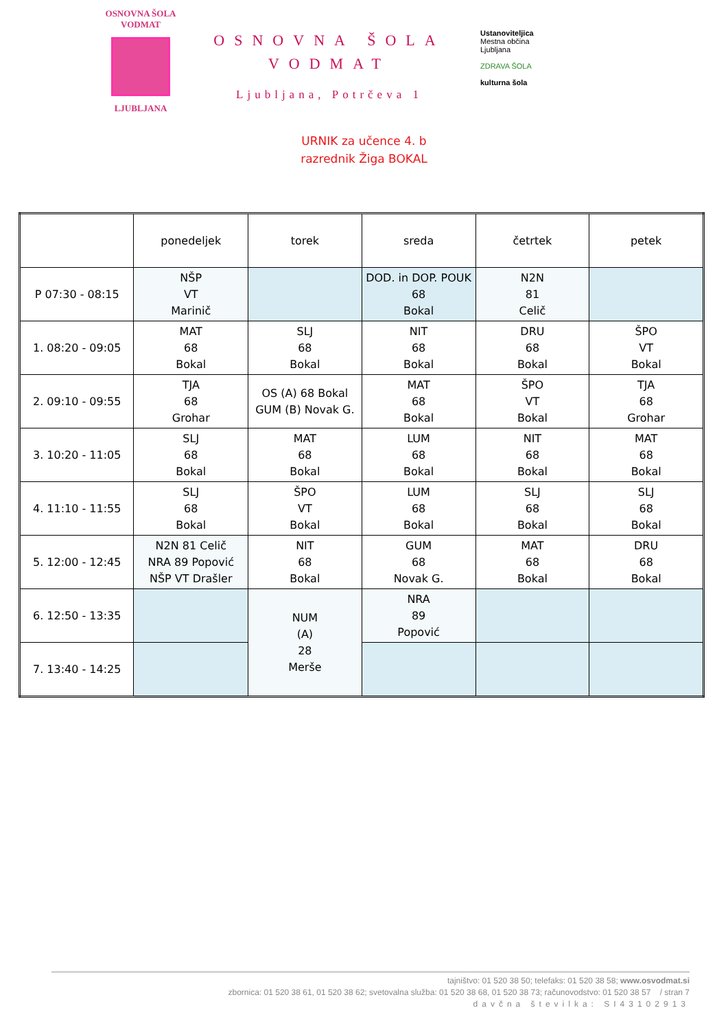OSNOVNA ŠOLA VODMAT
LJUBLJANA
OSNOVNA ŠOLA VODMAT
Ljubljana, Potrčeva 1
Ustanoviteljica
Mestna občina
Ljubljana
ZDRAVA ŠOLA
kulturna šola
URNIK za učence 4. b
razrednik Žiga BOKAL
| | ponedeljek | torek | sreda | četrtek | petek |
| --- | --- | --- | --- | --- | --- |
| P 07:30 - 08:15 | NŠP VT Marinič | | DOD. in DOP. POUK 68 Bokal | N2N 81 Celič | |
| 1. 08:20 - 09:05 | MAT 68 Bokal | SLJ 68 Bokal | NIT 68 Bokal | DRU 68 Bokal | ŠPO VT Bokal |
| 2. 09:10 - 09:55 | TJA 68 Grohar | OS (A) 68 Bokal GUM (B) Novak G. | MAT 68 Bokal | ŠPO VT Bokal | TJA 68 Grohar |
| 3. 10:20 - 11:05 | SLJ 68 Bokal | MAT 68 Bokal | LUM 68 Bokal | NIT 68 Bokal | MAT 68 Bokal |
| 4. 11:10 - 11:55 | SLJ 68 Bokal | ŠPO VT Bokal | LUM 68 Bokal | SLJ 68 Bokal | SLJ 68 Bokal |
| 5. 12:00 - 12:45 | N2N 81 Celič NRA 89 Popović NŠP VT Drašler | NIT 68 Bokal | GUM 68 Novak G. | MAT 68 Bokal | DRU 68 Bokal |
| 6. 12:50 - 13:35 | | NUM (A) 28 Merše | NRA 89 Popović | | |
| 7. 13:40 - 14:25 | | | | | |
tajništvo: 01 520 38 50; telefaks: 01 520 38 58; www.osvodmat.si
zbornica: 01 520 38 61, 01 520 38 62; svetovalna služba: 01 520 38 68, 01 520 38 73; računovodstvo: 01 520 38 57 / stran 7
davčna številka: SI43102913